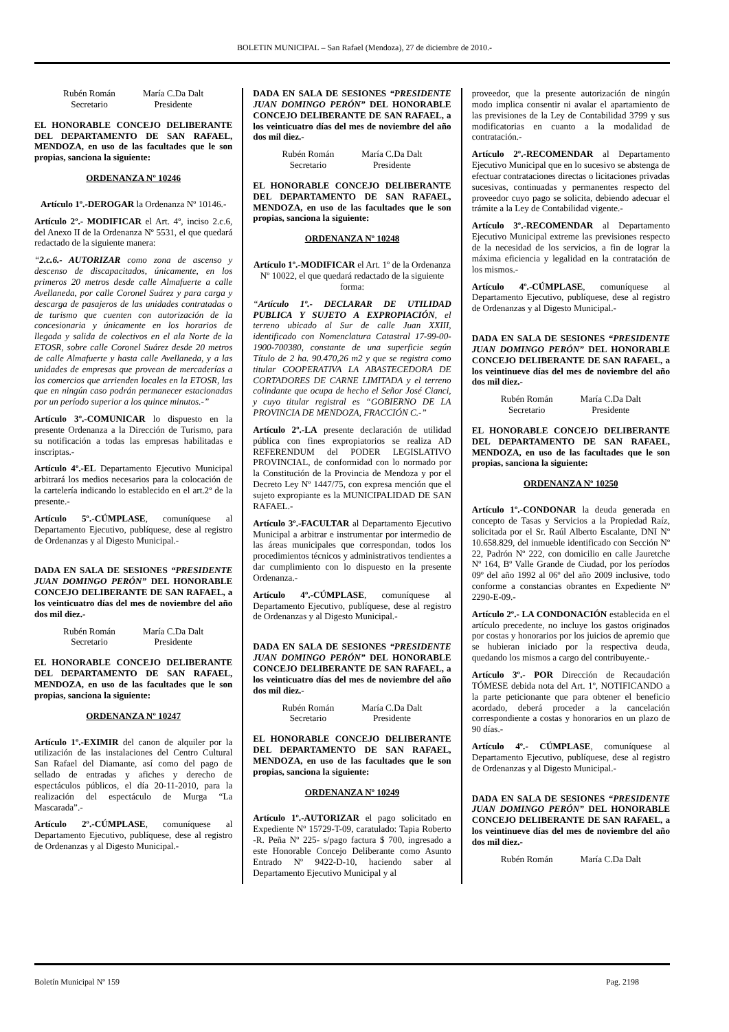BOLETIN MUNICIPAL – San Rafael (Mendoza), 27 de diciembre de 2010.-
Rubén Román
Secretario
María C.Da Dalt
Presidente
EL HONORABLE CONCEJO DELIBERANTE DEL DEPARTAMENTO DE SAN RAFAEL, MENDOZA, en uso de las facultades que le son propias, sanciona la siguiente:
ORDENANZA Nº 10246
Artículo 1º.-DEROGAR la Ordenanza Nº 10146.-
Artículo 2º.- MODIFICAR el Art. 4º, inciso 2.c.6, del Anexo II de la Ordenanza Nº 5531, el que quedará redactado de la siguiente manera:
“2.c.6.- AUTORIZAR como zona de ascenso y descenso de discapacitados, únicamente, en los primeros 20 metros desde calle Almafuerte a calle Avellaneda, por calle Coronel Suárez y para carga y descarga de pasajeros de las unidades contratadas o de turismo que cuenten con autorización de la concesionaria y únicamente en los horarios de llegada y salida de colectivos en el ala Norte de la ETOSR, sobre calle Coronel Suárez desde 20 metros de calle Almafuerte y hasta calle Avellaneda, y a las unidades de empresas que provean de mercaderías a los comercios que arrienden locales en la ETOSR, las que en ningún caso podrán permanecer estacionadas por un período superior a los quince minutos.-”
Artículo 3º.-COMUNICAR lo dispuesto en la presente Ordenanza a la Dirección de Turismo, para su notificación a todas las empresas habilitadas e inscriptas.-
Artículo 4º.-EL Departamento Ejecutivo Municipal arbitrará los medios necesarios para la colocación de la cartelería indicando lo establecido en el art.2º de la presente.-
Artículo 5º.-CÚMPLASE, comuníquese al Departamento Ejecutivo, publíquese, dese al registro de Ordenanzas y al Digesto Municipal.-
DADA EN SALA DE SESIONES “PRESIDENTE JUAN DOMINGO PERÓN” DEL HONORABLE CONCEJO DELIBERANTE DE SAN RAFAEL, a los veinticuatro días del mes de noviembre del año dos mil diez.-
Rubén Román
Secretario
María C.Da Dalt
Presidente
EL HONORABLE CONCEJO DELIBERANTE DEL DEPARTAMENTO DE SAN RAFAEL, MENDOZA, en uso de las facultades que le son propias, sanciona la siguiente:
ORDENANZA Nº 10247
Artículo 1º.-EXIMIR del canon de alquiler por la utilización de las instalaciones del Centro Cultural San Rafael del Diamante, así como del pago de sellado de entradas y afiches y derecho de espectáculos públicos, el día 20-11-2010, para la realización del espectáculo de Murga “La Mascarada”.-
Artículo 2º.-CÚMPLASE, comuníquese al Departamento Ejecutivo, publíquese, dese al registro de Ordenanzas y al Digesto Municipal.-
DADA EN SALA DE SESIONES “PRESIDENTE JUAN DOMINGO PERÓN” DEL HONORABLE CONCEJO DELIBERANTE DE SAN RAFAEL, a los veinticuatro días del mes de noviembre del año dos mil diez.-
Rubén Román
Secretario
María C.Da Dalt
Presidente
EL HONORABLE CONCEJO DELIBERANTE DEL DEPARTAMENTO DE SAN RAFAEL, MENDOZA, en uso de las facultades que le son propias, sanciona la siguiente:
ORDENANZA Nº 10248
Artículo 1º.-MODIFICAR el Art. 1º de la Ordenanza Nº 10022, el que quedará redactado de la siguiente forma:
“Artículo 1º.- DECLARAR DE UTILIDAD PUBLICA Y SUJETO A EXPROPIACIÓN, el terreno ubicado al Sur de calle Juan XXIII, identificado con Nomenclatura Catastral 17-99-00-1900-700380, constante de una superficie según Título de 2 ha. 90.470,26 m2 y que se registra como titular COOPERATIVA LA ABASTECEDORA DE CORTADORES DE CARNE LIMITADA y el terreno colindante que ocupa de hecho el Señor José Cianci, y cuyo titular registral es “GOBIERNO DE LA PROVINCIA DE MENDOZA, FRACCIÓN C.-”
Artículo 2º.-LA presente declaración de utilidad pública con fines expropiatorios se realiza AD REFERENDUM del PODER LEGISLATIVO PROVINCIAL, de conformidad con lo normado por la Constitución de la Provincia de Mendoza y por el Decreto Ley Nº 1447/75, con expresa mención que el sujeto expropiante es la MUNICIPALIDAD DE SAN RAFAEL.-
Artículo 3º.-FACULTAR al Departamento Ejecutivo Municipal a arbitrar e instrumentar por intermedio de las áreas municipales que correspondan, todos los procedimientos técnicos y administrativos tendientes a dar cumplimiento con lo dispuesto en la presente Ordenanza.-
Artículo 4º.-CÚMPLASE, comuníquese al Departamento Ejecutivo, publíquese, dese al registro de Ordenanzas y al Digesto Municipal.-
DADA EN SALA DE SESIONES “PRESIDENTE JUAN DOMINGO PERÓN” DEL HONORABLE CONCEJO DELIBERANTE DE SAN RAFAEL, a los veinticuatro días del mes de noviembre del año dos mil diez.-
Rubén Román
Secretario
María C.Da Dalt
Presidente
EL HONORABLE CONCEJO DELIBERANTE DEL DEPARTAMENTO DE SAN RAFAEL, MENDOZA, en uso de las facultades que le son propias, sanciona la siguiente:
ORDENANZA Nº 10249
Artículo 1º.-AUTORIZAR el pago solicitado en Expediente Nº 15729-T-09, caratulado: Tapia Roberto -R. Peña Nº 225- s/pago factura $ 700, ingresado a este Honorable Concejo Deliberante como Asunto Entrado Nº 9422-D-10, haciendo saber al Departamento Ejecutivo Municipal y al
proveedor, que la presente autorización de ningún modo implica consentir ni avalar el apartamiento de las previsiones de la Ley de Contabilidad 3799 y sus modificatorias en cuanto a la modalidad de contratación.-
Artículo 2º.-RECOMENDAR al Departamento Ejecutivo Municipal que en lo sucesivo se abstenga de efectuar contrataciones directas o licitaciones privadas sucesivas, continuadas y permanentes respecto del proveedor cuyo pago se solicita, debiendo adecuar el trámite a la Ley de Contabilidad vigente.-
Artículo 3º.-RECOMENDAR al Departamento Ejecutivo Municipal extreme las previsiones respecto de la necesidad de los servicios, a fin de lograr la máxima eficiencia y legalidad en la contratación de los mismos.-
Artículo 4º.-CÚMPLASE, comuníquese al Departamento Ejecutivo, publíquese, dese al registro de Ordenanzas y al Digesto Municipal.-
DADA EN SALA DE SESIONES “PRESIDENTE JUAN DOMINGO PERÓN” DEL HONORABLE CONCEJO DELIBERANTE DE SAN RAFAEL, a los veintinueve días del mes de noviembre del año dos mil diez.-
Rubén Román
Secretario
María C.Da Dalt
Presidente
EL HONORABLE CONCEJO DELIBERANTE DEL DEPARTAMENTO DE SAN RAFAEL, MENDOZA, en uso de las facultades que le son propias, sanciona la siguiente:
ORDENANZA Nº 10250
Artículo 1º.-CONDONAR la deuda generada en concepto de Tasas y Servicios a la Propiedad Raíz, solicitada por el Sr. Raúl Alberto Escalante, DNI Nº 10.658.829, del inmueble identificado con Sección Nº 22, Padrón Nº 222, con domicilio en calle Jauretche Nº 164, Bº Valle Grande de Ciudad, por los períodos 09º del año 1992 al 06º del año 2009 inclusive, todo conforme a constancias obrantes en Expediente Nº 2290-E-09.-
Artículo 2º.- LA CONDONACIÓN establecida en el artículo precedente, no incluye los gastos originados por costas y honorarios por los juicios de apremio que se hubieran iniciado por la respectiva deuda, quedando los mismos a cargo del contribuyente.-
Artículo 3º.- POR Dirección de Recaudación TÓMESE debida nota del Art. 1º, NOTIFICANDO a la parte peticionante que para obtener el beneficio acordado, deberá proceder a la cancelación correspondiente a costas y honorarios en un plazo de 90 días.-
Artículo 4º.- CÚMPLASE, comuníquese al Departamento Ejecutivo, publíquese, dese al registro de Ordenanzas y al Digesto Municipal.-
DADA EN SALA DE SESIONES “PRESIDENTE JUAN DOMINGO PERÓN” DEL HONORABLE CONCEJO DELIBERANTE DE SAN RAFAEL, a los veintinueve días del mes de noviembre del año dos mil diez.-
Rubén Román María C.Da Dalt
Boletín Municipal Nº 159 Pag. 2198